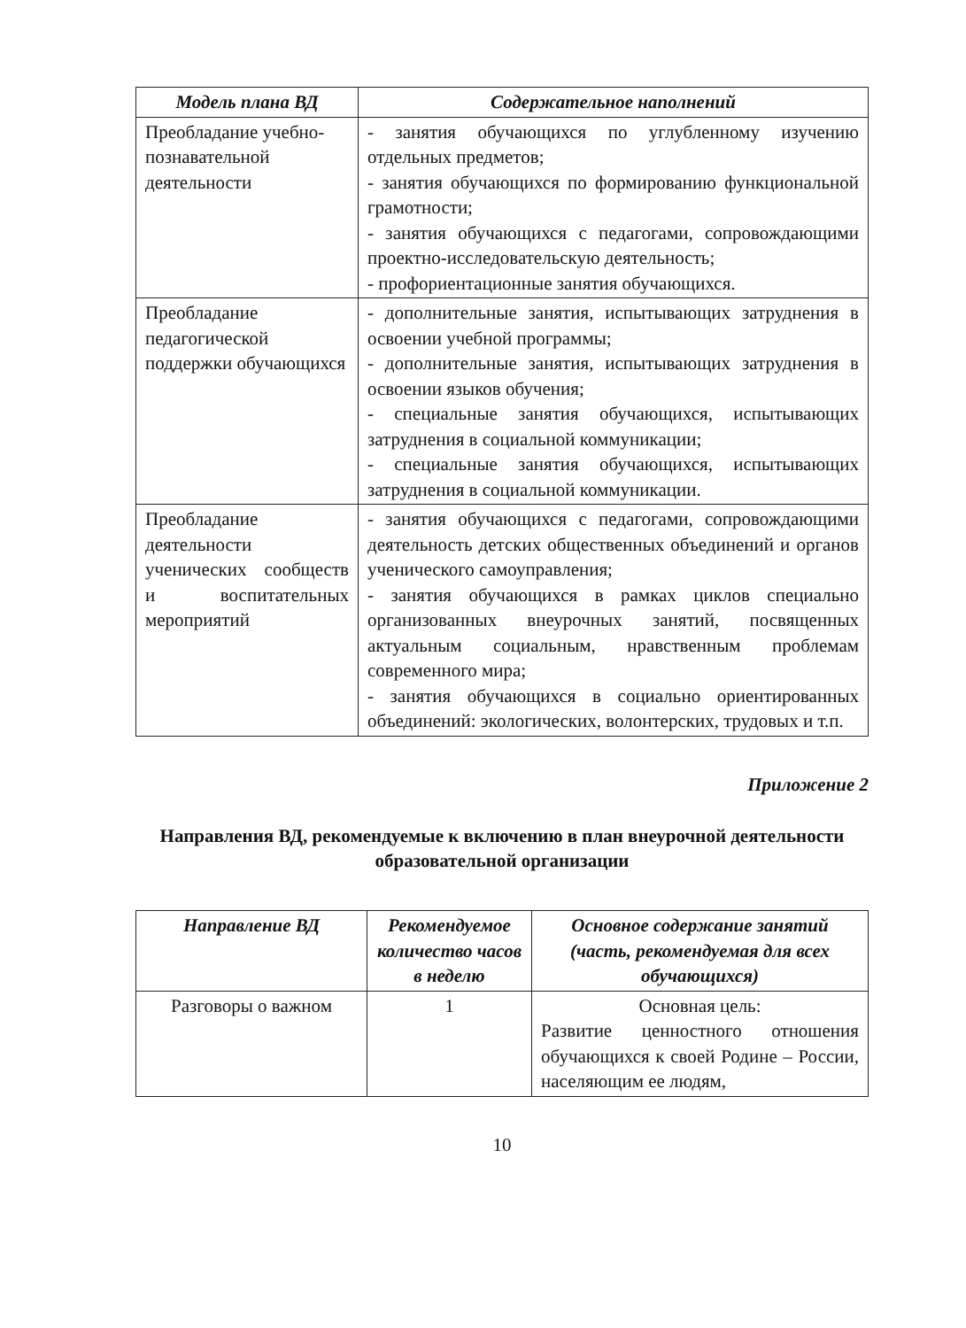| Модель плана ВД | Содержательное наполнений |
| --- | --- |
| Преобладание учебно-познавательной деятельности | - занятия обучающихся по углубленному изучению отдельных предметов; - занятия обучающихся по формированию функциональной грамотности; - занятия обучающихся с педагогами, сопровождающими проектно-исследовательскую деятельность; - профориентационные занятия обучающихся. |
| Преобладание педагогической поддержки обучающихся | - дополнительные занятия, испытывающих затруднения в освоении учебной программы; - дополнительные занятия, испытывающих затруднения в освоении языков обучения; - специальные занятия обучающихся, испытывающих затруднения в социальной коммуникации; - специальные занятия обучающихся, испытывающих затруднения в социальной коммуникации. |
| Преобладание деятельности ученических сообществ и воспитательных мероприятий | - занятия обучающихся с педагогами, сопровождающими деятельность детских общественных объединений и органов ученического самоуправления; - занятия обучающихся в рамках циклов специально организованных внеурочных занятий, посвященных актуальным социальным, нравственным проблемам современного мира; - занятия обучающихся в социально ориентированных объединений: экологических, волонтерских, трудовых и т.п. |
Приложение 2
Направления ВД, рекомендуемые к включению в план внеурочной деятельности образовательной организации
| Направление ВД | Рекомендуемое количество часов в неделю | Основное содержание занятий (часть, рекомендуемая для всех обучающихся) |
| --- | --- | --- |
| Разговоры о важном | 1 | Основная цель: Развитие ценностного отношения обучающихся к своей Родине – России, населяющим ее людям, |
10